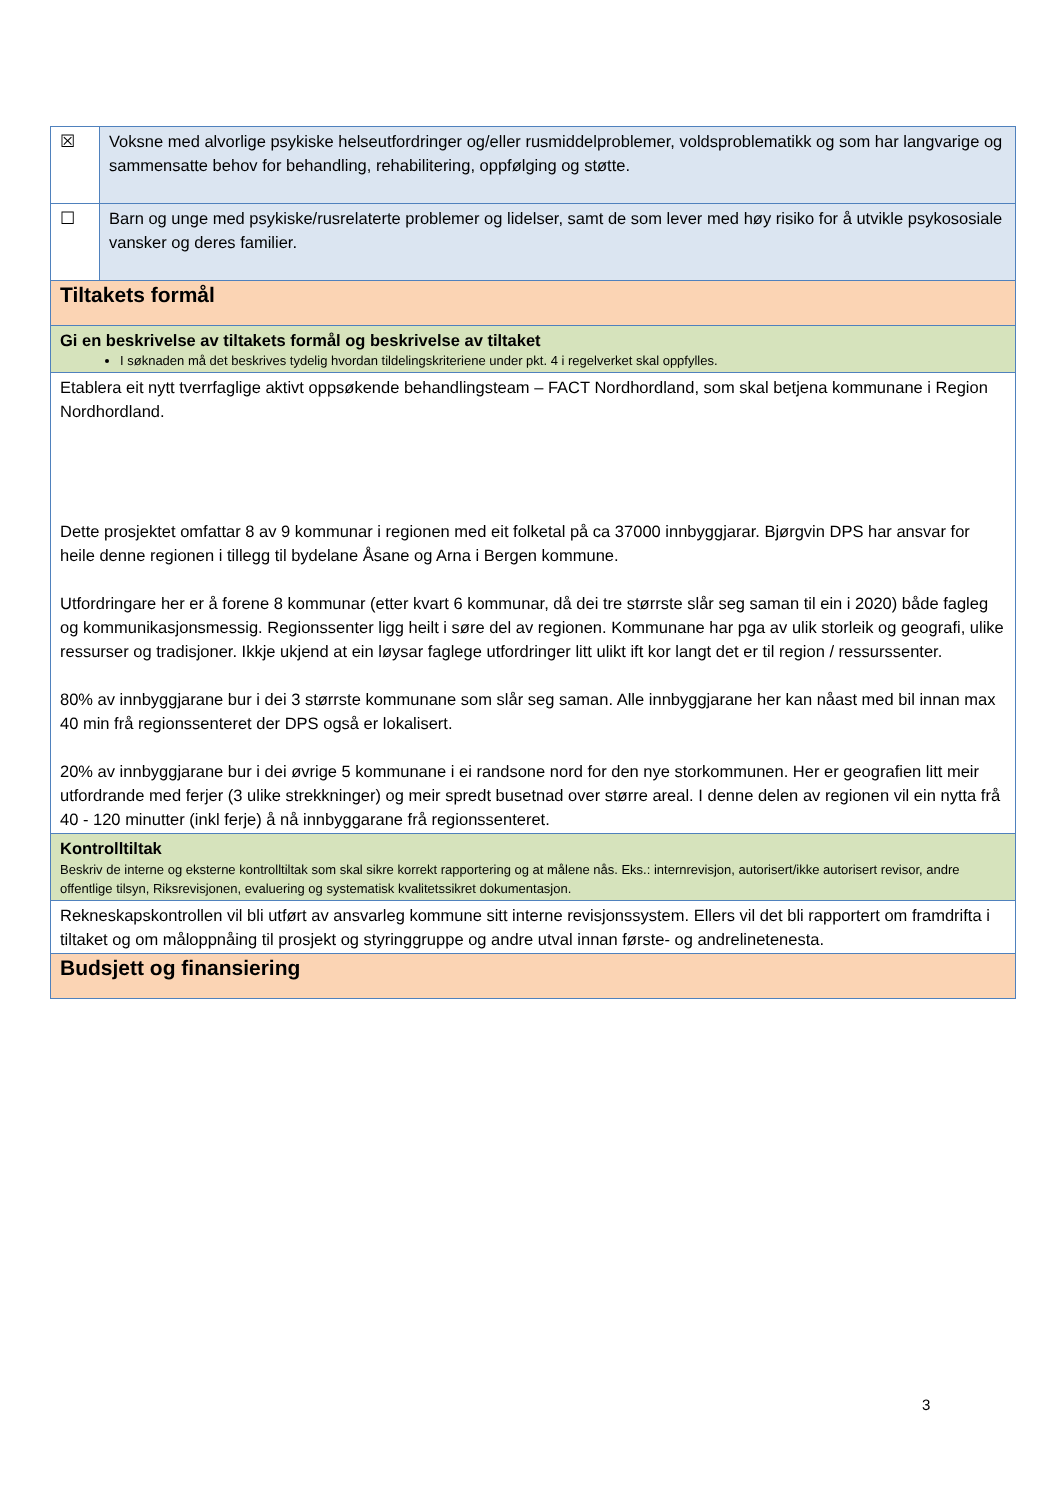| ☒ | Voksne med alvorlige psykiske helseutfordringer og/eller rusmiddelproblemer, voldsproblematikk og som har langvarige og sammensatte behov for behandling, rehabilitering, oppfølging og støtte. |
| ☐ | Barn og unge med psykiske/rusrelaterte problemer og lidelser, samt de som lever med høy risiko for å utvikle psykososiale vansker og deres familier. |
| Tiltakets formål | |
| Gi en beskrivelse av tiltakets formål og beskrivelse av tiltaket I søknaden må det beskrives tydelig hvordan tildelingskriteriene under pkt. 4 i regelverket skal oppfylles. | |
| Etablera eit nytt tverrfaglige aktivt oppsøkende behandlingsteam – FACT Nordhordland, som skal betjena kommunane i Region Nordhordland. Dette prosjektet omfattar 8 av 9 kommunar i regionen med eit folketal på ca 37000 innbyggjarar. Bjørgvin DPS har ansvar for heile denne regionen i tillegg til bydelane Åsane og Arna i Bergen kommune. Utfordringare her er å forene 8 kommunar (etter kvart 6 kommunar, då dei tre størrste slår seg saman til ein i 2020) både fagleg og kommunikasjonsmessig. Regionssenter ligg heilt i søre del av regionen. Kommunane har pga av ulik storleik og geografi, ulike ressurser og tradisjoner. Ikkje ukjend at ein løysar faglege utfordringer litt ulikt ift kor langt det er til region / ressurssenter. 80% av innbyggjarane bur i dei 3 størrste kommunane som slår seg saman. Alle innbyggjarane her kan nåast med bil innan max 40 min frå regionssenteret der DPS også er lokalisert. 20% av innbyggjarane bur i dei øvrige 5 kommunane i ei randsone nord for den nye storkommunen. Her er geografien litt meir utfordrande med ferjer (3 ulike strekkninger) og meir spredt busetnad over større areal. I denne delen av regionen vil ein nytta frå 40 - 120 minutter (inkl ferje) å nå innbyggarane frå regionssenteret. | |
| Kontrolltiltak Beskriv de interne og eksterne kontrolltiltak som skal sikre korrekt rapportering og at målene nås. Eks.: internrevisjon, autorisert/ikke autorisert revisor, andre offentlige tilsyn, Riksrevisjonen, evaluering og systematisk kvalitetssikret dokumentasjon. | |
| Rekneskapskontrollen vil bli utført av ansvarleg kommune sitt interne revisjonssystem. Ellers vil det bli rapportert om framdrifta i tiltaket og om måloppnåing til prosjekt og styringgruppe og andre utval innan første- og andrelinetenesta. | |
| Budsjett og finansiering | |
3